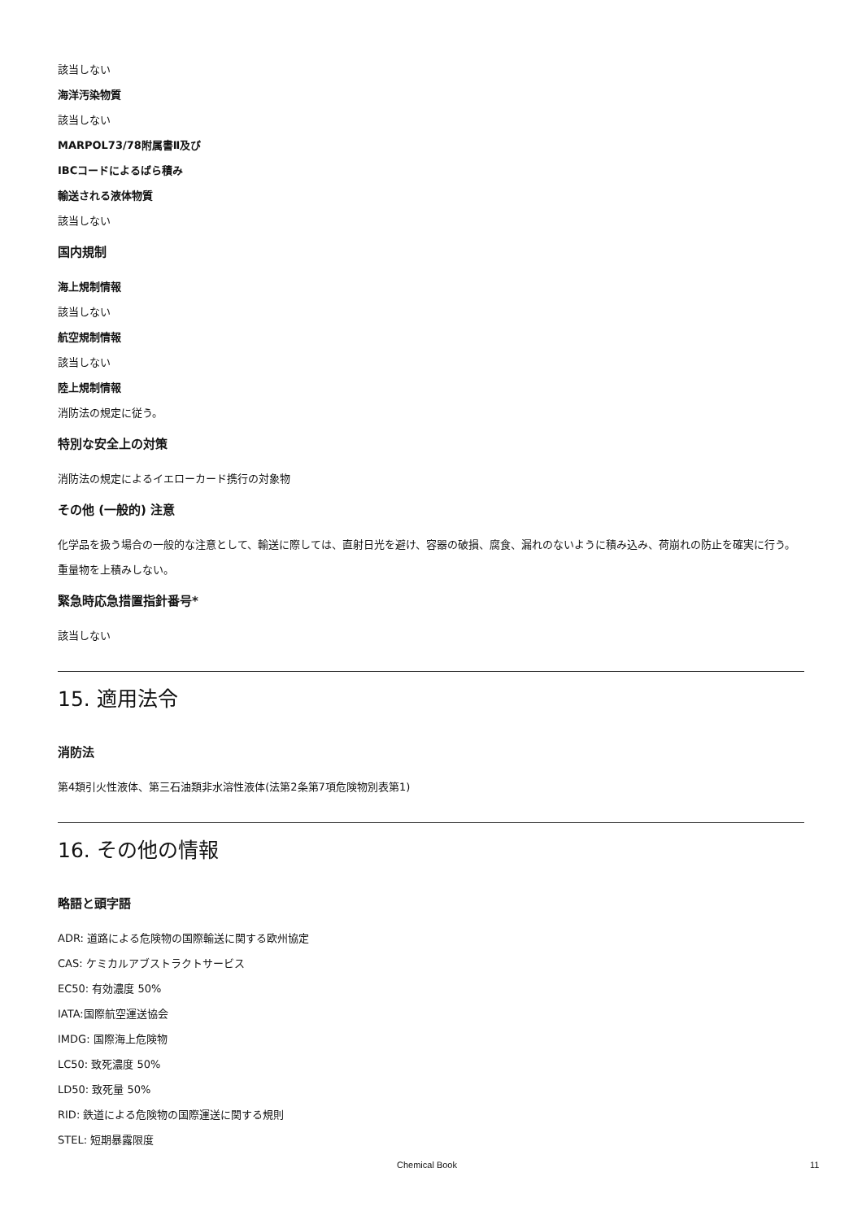該当しない
海洋汚染物質
該当しない
MARPOL73/78附属書Ⅱ及び
IBCコードによるばら積み
輸送される液体物質
該当しない
国内規制
海上規制情報
該当しない
航空規制情報
該当しない
陸上規制情報
消防法の規定に従う。
特別な安全上の対策
消防法の規定によるイエローカード携行の対象物
その他 (一般的) 注意
化学品を扱う場合の一般的な注意として、輸送に際しては、直射日光を避け、容器の破損、腐食、漏れのないように積み込み、荷崩れの防止を確実に行う。 重量物を上積みしない。
緊急時応急措置指針番号*
該当しない
15. 適用法令
消防法
第4類引火性液体、第三石油類非水溶性液体(法第2条第7項危険物別表第1)
16. その他の情報
略語と頭字語
ADR: 道路による危険物の国際輸送に関する欧州協定
CAS: ケミカルアブストラクトサービス
EC50: 有効濃度 50%
IATA:国際航空運送協会
IMDG: 国際海上危険物
LC50: 致死濃度 50%
LD50: 致死量 50%
RID: 鉄道による危険物の国際運送に関する規則
STEL: 短期暴露限度
Chemical Book 11